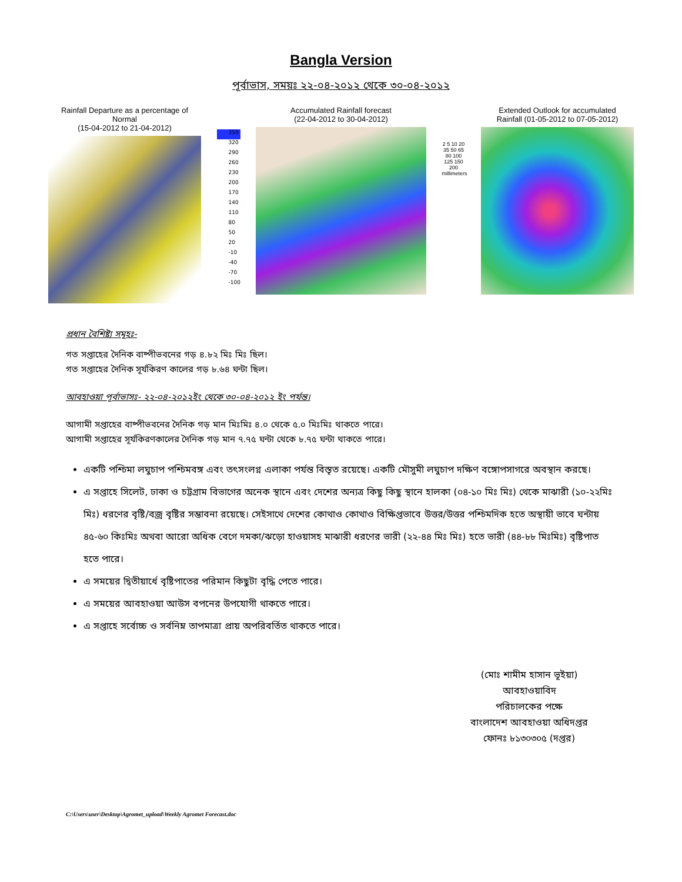Bangla Version
পূর্বাভাস, সময়ঃ ২২-০৪-২০১২ থেকে ৩০-০৪-২০১২
Rainfall Departure as a percentage of Normal
(15-04-2012 to 21-04-2012)
350
320
290
260
230
200
170
140
110
80
50
20
-10
-40
-70
-100
Accumulated Rainfall forecast
(22-04-2012 to 30-04-2012)
2 5 10 20 35 50 65 80 100 125 150 200 millimeters
Extended Outlook for accumulated
Rainfall (01-05-2012 to 07-05-2012)
প্রধান বৈশিষ্ট্য সমূহঃ-
গত সপ্তাহের দৈনিক বাষ্পীভবনের গড় ৪.৮২ মিঃ মিঃ ছিল।
গত সপ্তাহের দৈনিক সূর্যকিরণ কালের গড় ৮.৬৪ ঘন্টা ছিল।
আবহাওয়া পূর্বাভাসঃ- ২২-০৪-২০১২ইং থেকে ৩০-০৪-২০১২ ইং পর্যন্ত।
আগামী সপ্তাহের বাষ্পীভবনের দৈনিক গড় মান মিঃমিঃ ৪.০ থেকে ৫.০ মিঃমিঃ থাকতে পারে।
আগামী সপ্তাহের সূর্যকিরণকালের দৈনিক গড় মান ৭.৭৫ ঘন্টা থেকে ৮.৭৫ ঘন্টা থাকতে পারে।
একটি পশ্চিমা লঘুচাপ পশ্চিমবঙ্গ এবং তৎসংলগ্ন এলাকা পর্যন্ত বিস্তৃত রয়েছে। একটি মৌসুমী লঘুচাপ দক্ষিণ বঙ্গোপসাগরে অবস্থান করছে।
এ সপ্তাহে সিলেট, ঢাকা ও চট্টগ্রাম বিভাগের অনেক স্থানে এবং দেশের অন্যত্র কিছু কিছু স্থানে হালকা (০৪-১০ মিঃ মিঃ) থেকে মাঝারী (১০-২২মিঃ মিঃ) ধরণের বৃষ্টি/বজ্র বৃষ্টির সম্ভাবনা রয়েছে। সেইসাথে দেশের কোথাও কোথাও বিক্ষিপ্তভাবে উত্তর/উত্তর পশ্চিমদিক হতে অস্থায়ী ভাবে ঘন্টায় ৪৫-৬০ কিঃমিঃ অথবা আরো অধিক বেগে দমকা/ঝড়ো হাওয়াসহ মাঝারী ধরণের ভারী (২২-৪৪ মিঃ মিঃ) হতে ভারী (৪৪-৮৮ মিঃমিঃ) বৃষ্টিপাত হতে পারে।
এ সময়ের দ্বিতীয়ার্ধে বৃষ্টিপাতের পরিমান কিছুটা বৃদ্ধি পেতে পারে।
এ সময়ের আবহাওয়া আউস বপনের উপযোগী থাকতে পারে।
এ সপ্তাহে সর্বোচ্চ ও সর্বনিম্ন তাপমাত্রা প্রায় অপরিবর্তিত থাকতে পারে।
(মোঃ শামীম হাসান ভূইয়া)
আবহাওয়াবিদ
পরিচালকের পক্ষে
বাংলাদেশ আবহাওয়া অধিদপ্তর
ফোনঃ ৮১৩০৩০৫ (দপ্তর)
C:\Users\user\Desktop\Agromet_upload\Weekly Agromet Forecast.doc